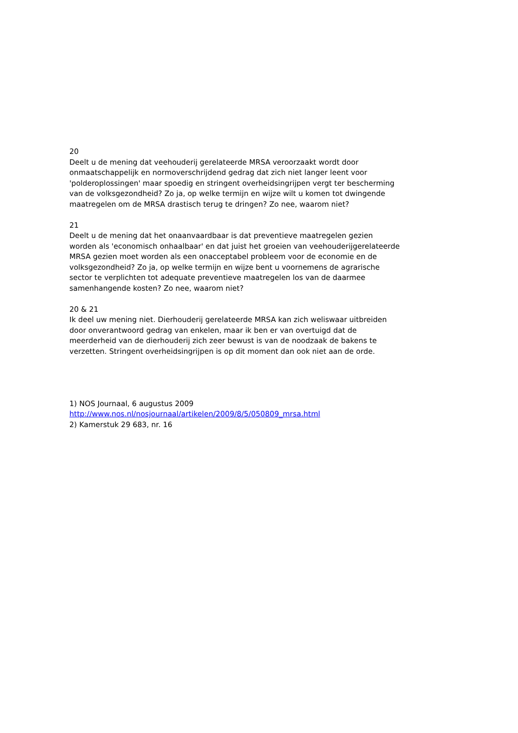20
Deelt u de mening dat veehouderij gerelateerde MRSA veroorzaakt wordt door onmaatschappelijk en normoverschrijdend gedrag dat zich niet langer leent voor 'polderoplossingen' maar spoedig en stringent overheidsingrijpen vergt ter bescherming van de volksgezondheid? Zo ja, op welke termijn en wijze wilt u komen tot dwingende maatregelen om de MRSA drastisch terug te dringen? Zo nee, waarom niet?
21
Deelt u de mening dat het onaanvaardbaar is dat preventieve maatregelen gezien worden als 'economisch onhaalbaar' en dat juist het groeien van veehouderijgerelateerde MRSA gezien moet worden als een onacceptabel probleem voor de economie en de volksgezondheid? Zo ja, op welke termijn en wijze bent u voornemens de agrarische sector te verplichten tot adequate preventieve maatregelen los van de daarmee samenhangende kosten? Zo nee, waarom niet?
20 & 21
Ik deel uw mening niet. Dierhouderij gerelateerde MRSA kan zich weliswaar uitbreiden door onverantwoord gedrag van enkelen, maar ik ben er van overtuigd dat de meerderheid van de dierhouderij zich zeer bewust is van de noodzaak de bakens te verzetten. Stringent overheidsingrijpen is op dit moment dan ook niet aan de orde.
1) NOS Journaal, 6 augustus 2009
http://www.nos.nl/nosjournaal/artikelen/2009/8/5/050809_mrsa.html
2) Kamerstuk 29 683, nr. 16